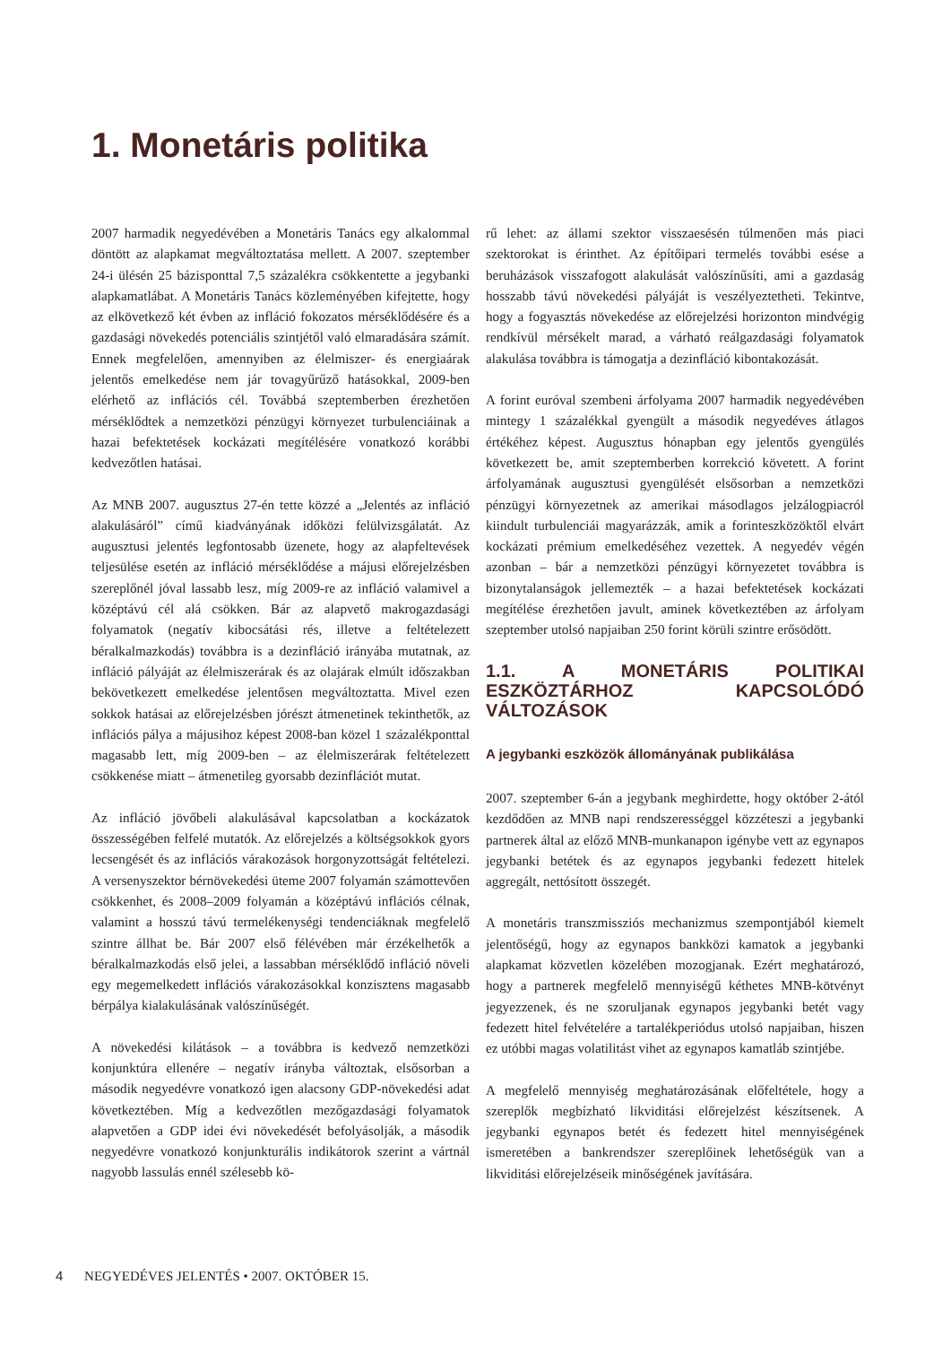1. Monetáris politika
2007 harmadik negyedévében a Monetáris Tanács egy alkalommal döntött az alapkamat megváltoztatása mellett. A 2007. szeptember 24-i ülésén 25 bázisponttal 7,5 százalékra csökkentette a jegybanki alapkamatlábat. A Monetáris Tanács közleményében kifejtette, hogy az elkövetkező két évben az infláció fokozatos mérséklődésére és a gazdasági növekedés potenciális szintjétől való elmaradására számít. Ennek megfelelően, amennyiben az élelmiszer- és energiaárak jelentős emelkedése nem jár tovagyűrűző hatásokkal, 2009-ben elérhető az inflációs cél. Továbbá szeptemberben érezhetően mérséklődtek a nemzetközi pénzügyi környezet turbulenciáinak a hazai befektetések kockázati megítélésére vonatkozó korábbi kedvezőtlen hatásai.
Az MNB 2007. augusztus 27-én tette közzé a „Jelentés az infláció alakulásáról” című kiadványának időközi felülvizsgálatát. Az augusztusi jelentés legfontosabb üzenete, hogy az alapfeltevések teljesülése esetén az infláció mérséklődése a májusi előrejelzésben szereplőnél jóval lassabb lesz, míg 2009-re az infláció valamivel a középtávú cél alá csökken. Bár az alapvető makrogazdasági folyamatok (negatív kibocsátási rés, illetve a feltételezett béralkalmazkodás) továbbra is a dezinfláció irányába mutatnak, az infláció pályáját az élelmiszerárak és az olajárak elmúlt időszakban bekövetkezett emelkedése jelentősen megváltoztatta. Mivel ezen sokkok hatásai az előrejelzésben jórészt átmenetinek tekinthetők, az inflációs pálya a májusihoz képest 2008-ban közel 1 százalékponttal magasabb lett, míg 2009-ben – az élelmiszerárak feltételezett csökkenése miatt – átmenetileg gyorsabb dezinflációt mutat.
Az infláció jövőbeli alakulásával kapcsolatban a kockázatok összességében felfelé mutatók. Az előrejelzés a költségsokkok gyors lecsengését és az inflációs várakozások horgonyzottságát feltételezi. A versenyszektor bérnövekedési üteme 2007 folyamán számottevően csökkenhet, és 2008–2009 folyamán a középtávú inflációs célnak, valamint a hosszú távú termelékenységi tendenciáknak megfelelő szintre állhat be. Bár 2007 első félévében már érzékelhetők a béralkalmazkodás első jelei, a lassabban mérséklődő infláció növeli egy megemelkedett inflációs várakozásokkal konzisztens magasabb bérpálya kialakulásának valószínűségét.
A növekedési kilátások – a továbbra is kedvező nemzetközi konjunktúra ellenére – negatív irányba változtak, elsősorban a második negyedévre vonatkozó igen alacsony GDP-növekedési adat következtében. Míg a kedvezőtlen mezőgazdasági folyamatok alapvetően a GDP idei évi növekedését befolyásolják, a második negyedévre vonatkozó konjunkturális indikátorok szerint a vártnál nagyobb lassulás ennél szélesebb kö-
rű lehet: az állami szektor visszaesésén túlmenően más piaci szektorokat is érinthet. Az építőipari termelés további esése a beruházások visszafogott alakulását valószínűsíti, ami a gazdaság hosszabb távú növekedési pályáját is veszélyeztetheti. Tekintve, hogy a fogyasztás növekedése az előrejelzési horizonton mindvégig rendkívül mérsékelt marad, a várható reálgazdasági folyamatok alakulása továbbra is támogatja a dezinfláció kibontakozását.
A forint euróval szembeni árfolyama 2007 harmadik negyedévében mintegy 1 százalékkal gyengült a második negyedéves átlagos értékéhez képest. Augusztus hónapban egy jelentős gyengülés következett be, amit szeptemberben korrekció követett. A forint árfolyamának augusztusi gyengülését elsősorban a nemzetközi pénzügyi környezetnek az amerikai másodlagos jelzálogpiacról kiindult turbulenciái magyarázzák, amik a forinteszközöktől elvárt kockázati prémium emelkedéséhez vezettek. A negyedév végén azonban – bár a nemzetközi pénzügyi környezetet továbbra is bizonytalanságok jellemezték – a hazai befektetések kockázati megítélése érezhetően javult, aminek következtében az árfolyam szeptember utolsó napjaiban 250 forint körüli szintre erősödött.
1.1. A MONETÁRIS POLITIKAI ESZKÖZTÁRHOZ KAPCSOLÓDÓ VÁLTOZÁSOK
A jegybanki eszközök állományának publikálása
2007. szeptember 6-án a jegybank meghirdette, hogy október 2-ától kezdődően az MNB napi rendszerességgel közzéteszi a jegybanki partnerek által az előző MNB-munkanapon igénybe vett az egynapos jegybanki betétek és az egynapos jegybanki fedezett hitelek aggregált, nettósított összegét.
A monetáris transzmissziós mechanizmus szempontjából kiemelt jelentőségű, hogy az egynapos bankközi kamatok a jegybanki alapkamat közvetlen közelében mozogjanak. Ezért meghatározó, hogy a partnerek megfelelő mennyiségű kéthetes MNB-kötvényt jegyezzenek, és ne szoruljanak egynapos jegybanki betét vagy fedezett hitel felvételére a tartalékperiódus utolsó napjaiban, hiszen ez utóbbi magas volatilitást vihet az egynapos kamatláb szintjébe.
A megfelelő mennyiség meghatározásának előfeltétele, hogy a szereplők megbízható likviditási előrejelzést készítsenek. A jegybanki egynapos betét és fedezett hitel mennyiségének ismeretében a bankrendszer szereplőinek lehetőségük van a likviditási előrejelzéseik minőségének javítására.
4 NEGYEDÉVES JELENTÉS • 2007. OKTÓBER 15.